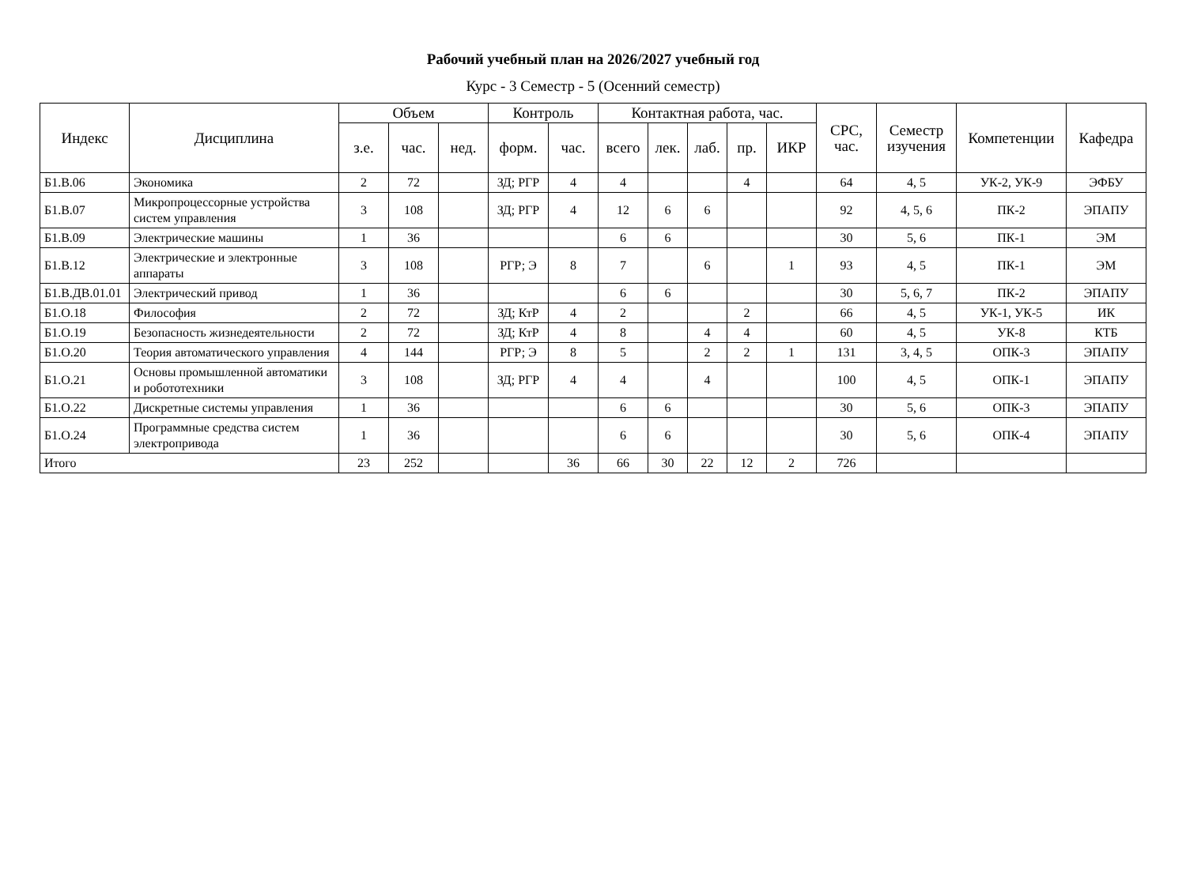Рабочий учебный план на 2026/2027 учебный год
Курс - 3 Семестр - 5 (Осенний семестр)
| Индекс | Дисциплина | Объем | | | Контроль | | Контактная работа, час. | | | | | СРС, час. | Семестр изучения | Компетенции | Кафедра |
| --- | --- | --- | --- | --- | --- | --- | --- | --- | --- | --- | --- | --- | --- | --- | --- |
| | | з.е. | час. | нед. | форм. | час. | всего | лек. | лаб. | пр. | ИКР | | | | |
| Б1.В.06 | Экономика | 2 | 72 | | ЗД; РГР | 4 | 4 | | | 4 | | 64 | 4, 5 | УК-2, УК-9 | ЭФБУ |
| Б1.В.07 | Микропроцессорные устройства систем управления | 3 | 108 | | ЗД; РГР | 4 | 12 | 6 | 6 | | | 92 | 4, 5, 6 | ПК-2 | ЭПАПУ |
| Б1.В.09 | Электрические машины | 1 | 36 | | | | 6 | 6 | | | | 30 | 5, 6 | ПК-1 | ЭМ |
| Б1.В.12 | Электрические и электронные аппараты | 3 | 108 | | РГР; Э | 8 | 7 | | 6 | | 1 | 93 | 4, 5 | ПК-1 | ЭМ |
| Б1.В.ДВ.01.01 | Электрический привод | 1 | 36 | | | | 6 | 6 | | | | 30 | 5, 6, 7 | ПК-2 | ЭПАПУ |
| Б1.О.18 | Философия | 2 | 72 | | ЗД; КтР | 4 | 2 | | | 2 | | 66 | 4, 5 | УК-1, УК-5 | ИК |
| Б1.О.19 | Безопасность жизнедеятельности | 2 | 72 | | ЗД; КтР | 4 | 8 | | 4 | 4 | | 60 | 4, 5 | УК-8 | КТБ |
| Б1.О.20 | Теория автоматического управления | 4 | 144 | | РГР; Э | 8 | 5 | | 2 | 2 | 1 | 131 | 3, 4, 5 | ОПК-3 | ЭПАПУ |
| Б1.О.21 | Основы промышленной автоматики и робототехники | 3 | 108 | | ЗД; РГР | 4 | 4 | | 4 | | | 100 | 4, 5 | ОПК-1 | ЭПАПУ |
| Б1.О.22 | Дискретные системы управления | 1 | 36 | | | | 6 | 6 | | | | 30 | 5, 6 | ОПК-3 | ЭПАПУ |
| Б1.О.24 | Программные средства систем электропривода | 1 | 36 | | | | 6 | 6 | | | | 30 | 5, 6 | ОПК-4 | ЭПАПУ |
| Итого | | 23 | 252 | | | 36 | 66 | 30 | 22 | 12 | 2 | 726 | | | |